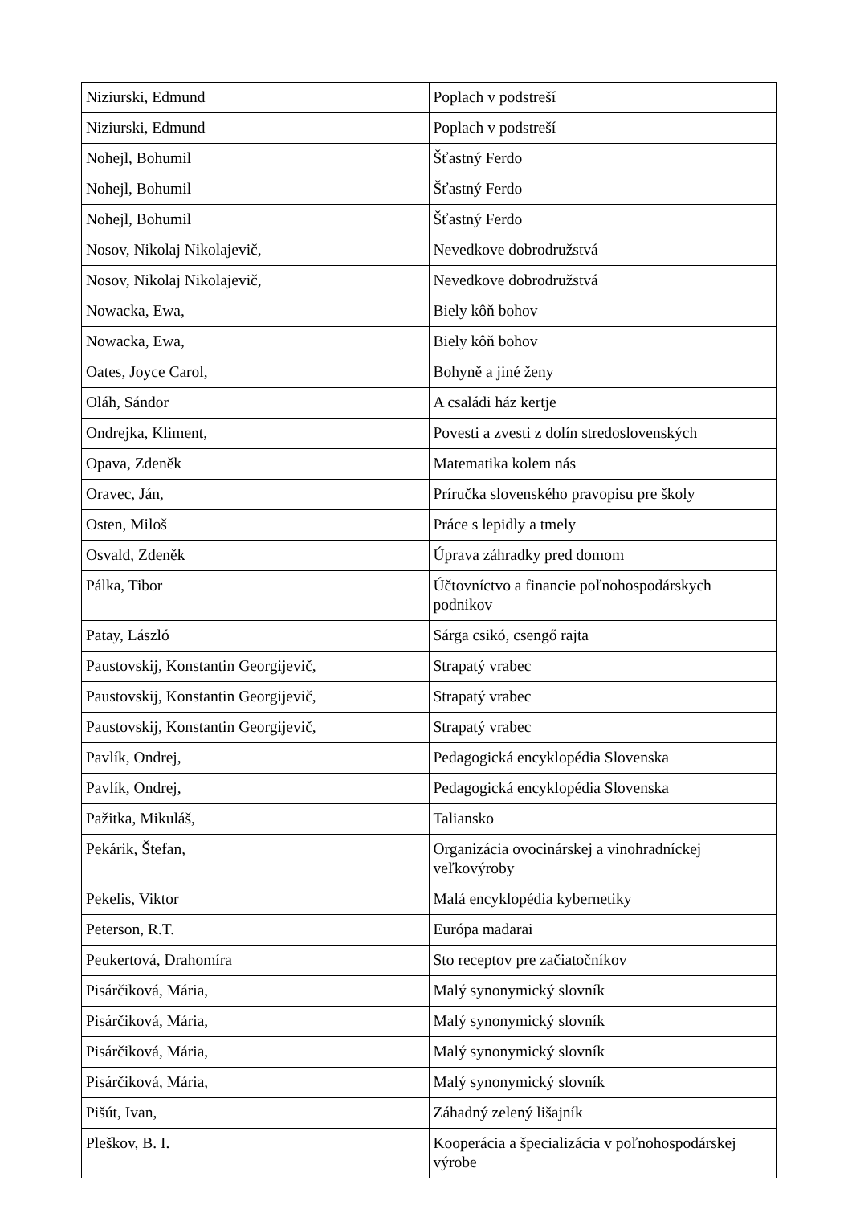| Niziurski, Edmund | Poplach v podstreší |
| Niziurski, Edmund | Poplach v podstreší |
| Nohejl, Bohumil | Šťastný Ferdo |
| Nohejl, Bohumil | Šťastný Ferdo |
| Nohejl, Bohumil | Šťastný Ferdo |
| Nosov, Nikolaj Nikolajevič, | Nevedkove dobrodružstvá |
| Nosov, Nikolaj Nikolajevič, | Nevedkove dobrodružstvá |
| Nowacka, Ewa, | Biely kôň bohov |
| Nowacka, Ewa, | Biely kôň bohov |
| Oates, Joyce Carol, | Bohyně a jiné ženy |
| Oláh, Sándor | A családi ház kertje |
| Ondrejka, Kliment, | Povesti a zvesti z dolín stredoslovenských |
| Opava, Zdeněk | Matematika kolem nás |
| Oravec, Ján, | Príručka slovenského pravopisu pre školy |
| Osten, Miloš | Práce s lepidly a tmely |
| Osvald, Zdeněk | Úprava záhradky pred domom |
| Pálka, Tibor | Účtovníctvo a financie poľnohospodárskych podnikov |
| Patay, László | Sárga csikó, csengő rajta |
| Paustovskij, Konstantin Georgijevič, | Strapatý vrabec |
| Paustovskij, Konstantin Georgijevič, | Strapatý vrabec |
| Paustovskij, Konstantin Georgijevič, | Strapatý vrabec |
| Pavlík, Ondrej, | Pedagogická encyklopédia Slovenska |
| Pavlík, Ondrej, | Pedagogická encyklopédia Slovenska |
| Pažitka, Mikuláš, | Taliansko |
| Pekárik, Štefan, | Organizácia ovocinárskej a vinohradníckej veľkovýroby |
| Pekelis, Viktor | Malá encyklopédia kybernetiky |
| Peterson, R.T. | Európa madarai |
| Peukertová, Drahomíra | Sto receptov pre začiatočníkov |
| Pisárčiková, Mária, | Malý synonymický slovník |
| Pisárčiková, Mária, | Malý synonymický slovník |
| Pisárčiková, Mária, | Malý synonymický slovník |
| Pisárčiková, Mária, | Malý synonymický slovník |
| Pišút, Ivan, | Záhadný zelený lišajník |
| Pleškov, B. I. | Kooperácia a špecializácia v poľnohospodárskej výrobe |